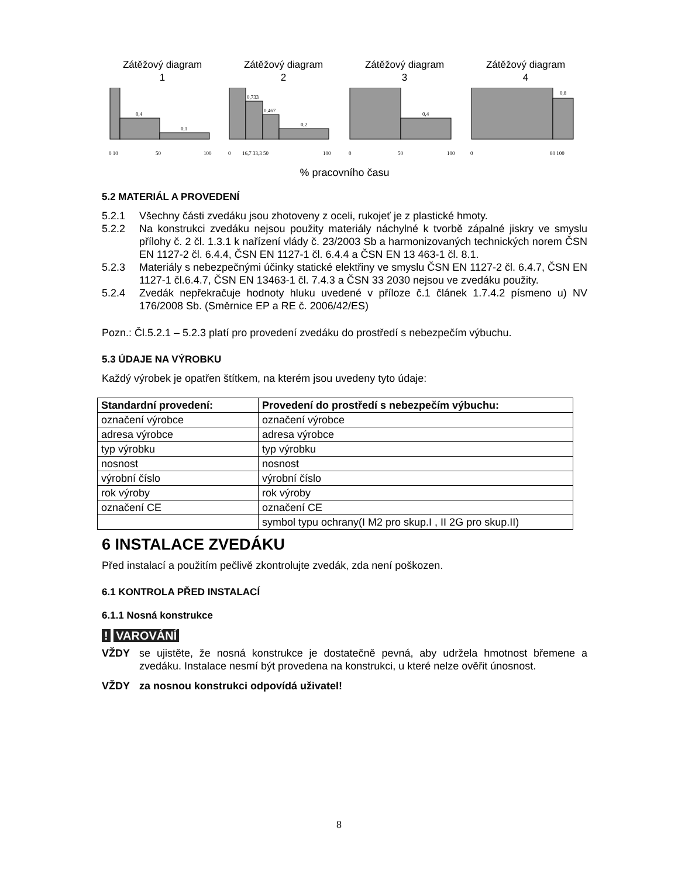Zátěžový diagram
1
Zátěžový diagram
2
Zátěžový diagram
3
Zátěžový diagram
4
0,4
0,1
0,733
0,467
0,2
0,4
0,8
0 10
50
100
0
16,7 33,3 50
100
0
50
100
0
80 100
% pracovního času
5.2 MATERIÁL A PROVEDENÍ
5.2.1 Všechny části zvedáku jsou zhotoveny z oceli, rukojeť je z plastické hmoty.
5.2.2 Na konstrukci zvedáku nejsou použity materiály náchylné k tvorbě zápalné jiskry ve smyslu přílohy č. 2 čl. 1.3.1 k nařízení vlády č. 23/2003 Sb a harmonizovaných technických norem ČSN EN 1127-2 čl. 6.4.4, ČSN EN 1127-1 čl. 6.4.4 a ČSN EN 13 463-1 čl. 8.1.
5.2.3 Materiály s nebezpečnými účinky statické elektřiny ve smyslu ČSN EN 1127-2 čl. 6.4.7, ČSN EN 1127-1 čl.6.4.7, ČSN EN 13463-1 čl. 7.4.3 a ČSN 33 2030 nejsou ve zvedáku použity.
5.2.4 Zvedák nepřekračuje hodnoty hluku uvedené v příloze č.1 článek 1.7.4.2 písmeno u) NV 176/2008 Sb. (Směrnice EP a RE č. 2006/42/ES)
Pozn.: Čl.5.2.1 – 5.2.3 platí pro provedení zvedáku do prostředí s nebezpečím výbuchu.
5.3 ÚDAJE NA VÝROBKU
Každý výrobek je opatřen štítkem, na kterém jsou uvedeny tyto údaje:
| Standardní provedení: | Provedení do prostředí s nebezpečím výbuchu: |
| --- | --- |
| označení výrobce | označení výrobce |
| adresa výrobce | adresa výrobce |
| typ výrobku | typ výrobku |
| nosnost | nosnost |
| výrobní číslo | výrobní číslo |
| rok výroby | rok výroby |
| označení CE | označení CE |
| | symbol typu ochrany(I M2 pro skup.I , II 2G pro skup.II) |
6 INSTALACE ZVEDÁKU
Před instalací a použitím pečlivě zkontrolujte zvedák, zda není poškozen.
6.1 KONTROLA PŘED INSTALACÍ
6.1.1 Nosná konstrukce
! VAROVÁNÍ
VŽDY se ujistěte, že nosná konstrukce je dostatečně pevná, aby udržela hmotnost břemene a zvedáku. Instalace nesmí být provedena na konstrukci, u které nelze ověřit únosnost.
VŽDY za nosnou konstrukci odpovídá uživatel!
8